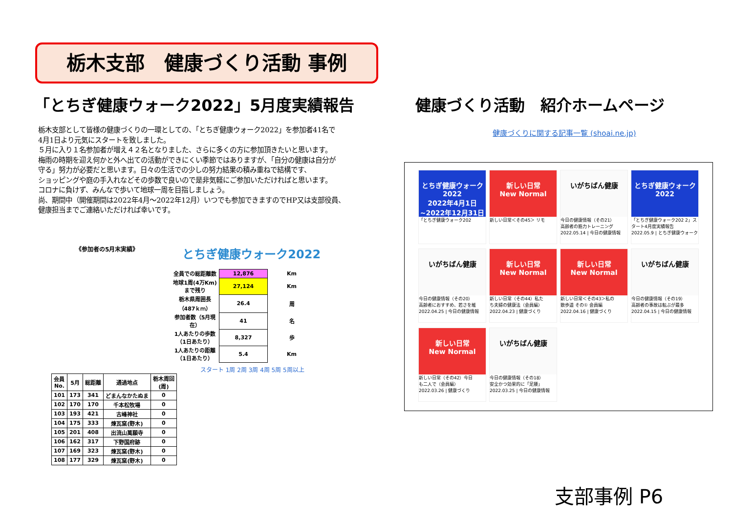栃木支部　健康づくり活動 事例
「とちぎ健康ウォーク2022」5月度実績報告
栃木支部として皆様の健康づくりの一環としての、「とちぎ健康ウォーク2022」を参加者41名で
4月1日より元気にスタートを致しました。
５月に入り１名参加者が増え４２名となりました、さらに多くの方に参加頂きたいと思います。
梅雨の時期を迎え何かと外へ出ての活動ができにくい季節ではありますが、「自分の健康は自分が
守る」努力が必要だと思います。日々の生活での少しの努力結果の積み重ねで結構です、
ショッピングや庭の手入れなどその歩数で良いので是非気軽にご参加いただければと思います。
コロナに負けず、みんなで歩いて地球一周を目指しましょう。
尚、期間中（開催期間は2022年4月～2022年12月）いつでも参加できますのでHP又は支部役員、
健康担当までご連絡いただければ幸いです。
《参加者の5月末実績》 とちぎ健康ウォーク2022
| 全員での総距離数 | 12,876 | Km |
| 地球1周(4万Km)まで残り | 27,124 | Km |
| 栃木県周囲長（487ｋｍ） | 26.4 | 周 |
| 参加者数（5月現在） | 41 | 名 |
| 1人あたりの歩数（1日あたり） | 8,327 | 歩 |
| 1人あたりの距離（1日あたり） | 5.4 | Km |
スタート 1周 2周 3周 4周 5周 5周以上
| 会員 No. | 5月 | 総距離 | 通過地点 | 栃木周回 (周) |
| --- | --- | --- | --- | --- |
| 101 | 173 | 341 | どまんなかたぬま | 0 |
| 102 | 170 | 170 | 千本松牧場 | 0 |
| 103 | 193 | 421 | 古峰神社 | 0 |
| 104 | 175 | 333 | 煉瓦窯(野木) | 0 |
| 105 | 201 | 408 | 出流山萬願寺 | 0 |
| 106 | 162 | 317 | 下野国府跡 | 0 |
| 107 | 169 | 323 | 煉瓦窯(野木) | 0 |
| 108 | 177 | 329 | 煉瓦窯(野木) | 0 |
健康づくり活動　紹介ホームページ
健康づくりに関する記事一覧 (shoai.ne.jp)
とちぎ健康ウォーク2022
2022年4月1日~2022年12月31日
「とちぎ健康ウォーク202
新しい日常
New Normal
新しい日常＜その45＞ リモ
いがちばん健康
今日の健康情報（その21）
高齢者の筋力トレーニング
2022.05.14 | 今日の健康情報
とちぎ健康ウォーク2022
「とちぎ健康ウォーク202 2」スタート4月度実績報告
2022.05.9 | とちぎ健康ウォーク
いがちばん健康
今日の健康情報（その20）
高齢者におすすめ、若さを維
2022.04.25 | 今日の健康情報
新しい日常
New Normal
新しい日常（その44）私た
ち夫婦の健康法（会員編）
2022.04.23 | 健康づくり
新しい日常
New Normal
新しい日常＜その43＞私の
散歩道 その① 会員編
2022.04.16 | 健康づくり
いがちばん健康
今日の健康情報（その19）
高齢者の事故は転ぶが最多
2022.04.15 | 今日の健康情報
新しい日常
New Normal
新しい日常（その42）今日
も二人で（会員編）
2022.03.26 | 健康づくり
いがちばん健康
今日の健康情報（その18）
安全かつ効果的に「足腰」
2022.03.25 | 今日の健康情報
支部事例 P6